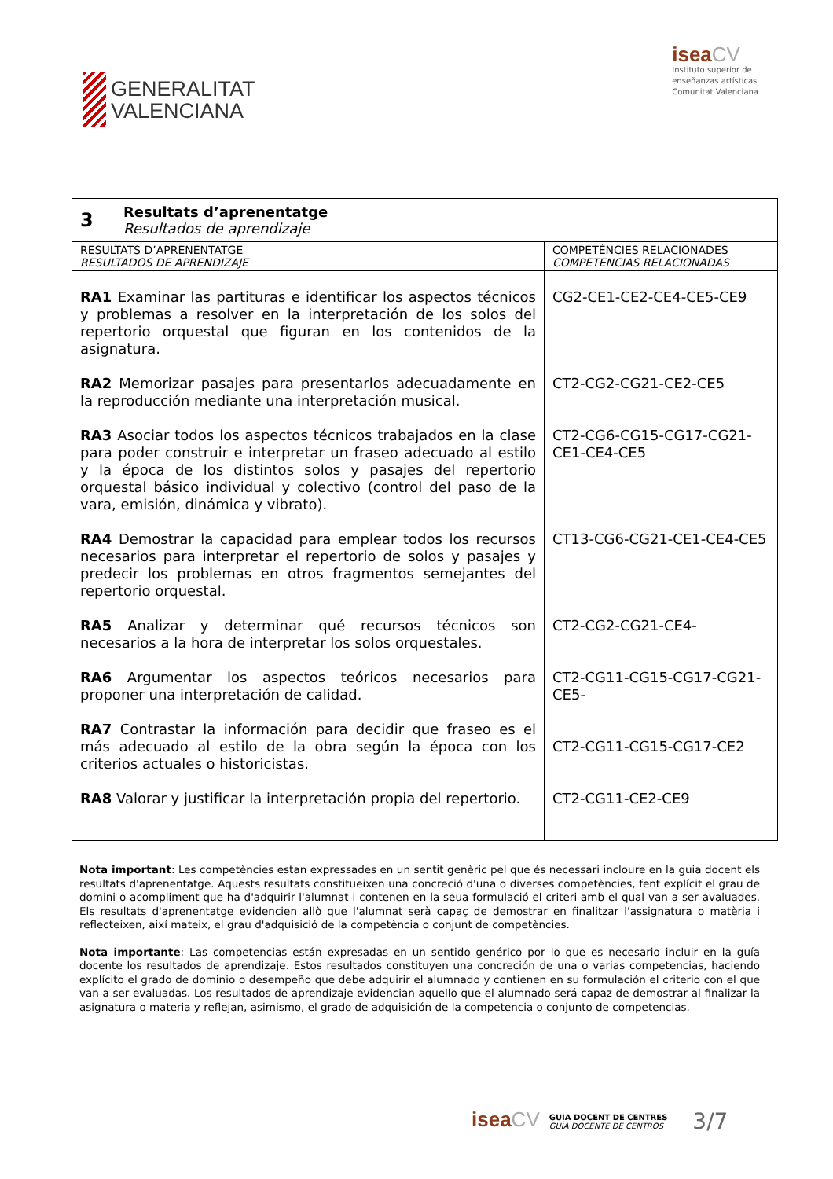GENERALITAT
VALENCIANA
isea CV
Instituto superior de
enseñanzas artísticas
Comunitat Valenciana
| 3 Resultats d’aprenentatge Resultados de aprendizaje | |
| RESULTATS D’APRENENTATGE RESULTADOS DE APRENDIZAJE | COMPETÈNCIES RELACIONADES COMPETENCIAS RELACIONADAS |
| RA1 Examinar las partituras e identificar los aspectos técnicos y problemas a resolver en la interpretación de los solos del repertorio orquestal que figuran en los contenidos de la asignatura. RA2 Memorizar pasajes para presentarlos adecuadamente en la reproducción mediante una interpretación musical. RA3 Asociar todos los aspectos técnicos trabajados en la clase para poder construir e interpretar un fraseo adecuado al estilo y la época de los distintos solos y pasajes del repertorio orquestal básico individual y colectivo (control del paso de la vara, emisión, dinámica y vibrato). RA4 Demostrar la capacidad para emplear todos los recursos necesarios para interpretar el repertorio de solos y pasajes y predecir los problemas en otros fragmentos semejantes del repertorio orquestal. RA5 Analizar y determinar qué recursos técnicos son necesarios a la hora de interpretar los solos orquestales. RA6 Argumentar los aspectos teóricos necesarios para proponer una interpretación de calidad. RA7 Contrastar la información para decidir que fraseo es el más adecuado al estilo de la obra según la época con los criterios actuales o historicistas. RA8 Valorar y justificar la interpretación propia del repertorio. | CG2-CE1-CE2-CE4-CE5-CE9 CT2-CG2-CG21-CE2-CE5 CT2-CG6-CG15-CG17-CG21-CE1-CE4-CE5 CT13-CG6-CG21-CE1-CE4-CE5 CT2-CG2-CG21-CE4- CT2-CG11-CG15-CG17-CG21-CE5- CT2-CG11-CG15-CG17-CE2 CT2-CG11-CE2-CE9 |
Nota important: Les competències estan expressades en un sentit genèric pel que és necessari incloure en la guia docent els resultats d'aprenentatge. Aquests resultats constitueixen una concreció d'una o diverses competències, fent explícit el grau de domini o acompliment que ha d'adquirir l'alumnat i contenen en la seua formulació el criteri amb el qual van a ser avaluades. Els resultats d'aprenentatge evidencien allò que l'alumnat serà capaç de demostrar en finalitzar l'assignatura o matèria i reflecteixen, així mateix, el grau d'adquisició de la competència o conjunt de competències.
Nota importante: Las competencias están expresadas en un sentido genérico por lo que es necesario incluir en la guía docente los resultados de aprendizaje. Estos resultados constituyen una concreción de una o varias competencias, haciendo explícito el grado de dominio o desempeño que debe adquirir el alumnado y contienen en su formulación el criterio con el que van a ser evaluadas. Los resultados de aprendizaje evidencian aquello que el alumnado será capaz de demostrar al finalizar la asignatura o materia y reflejan, asimismo, el grado de adquisición de la competencia o conjunto de competencias.
isea CV
GUIA DOCENT DE CENTRES
GUÍA DOCENTE DE CENTROS
3/7